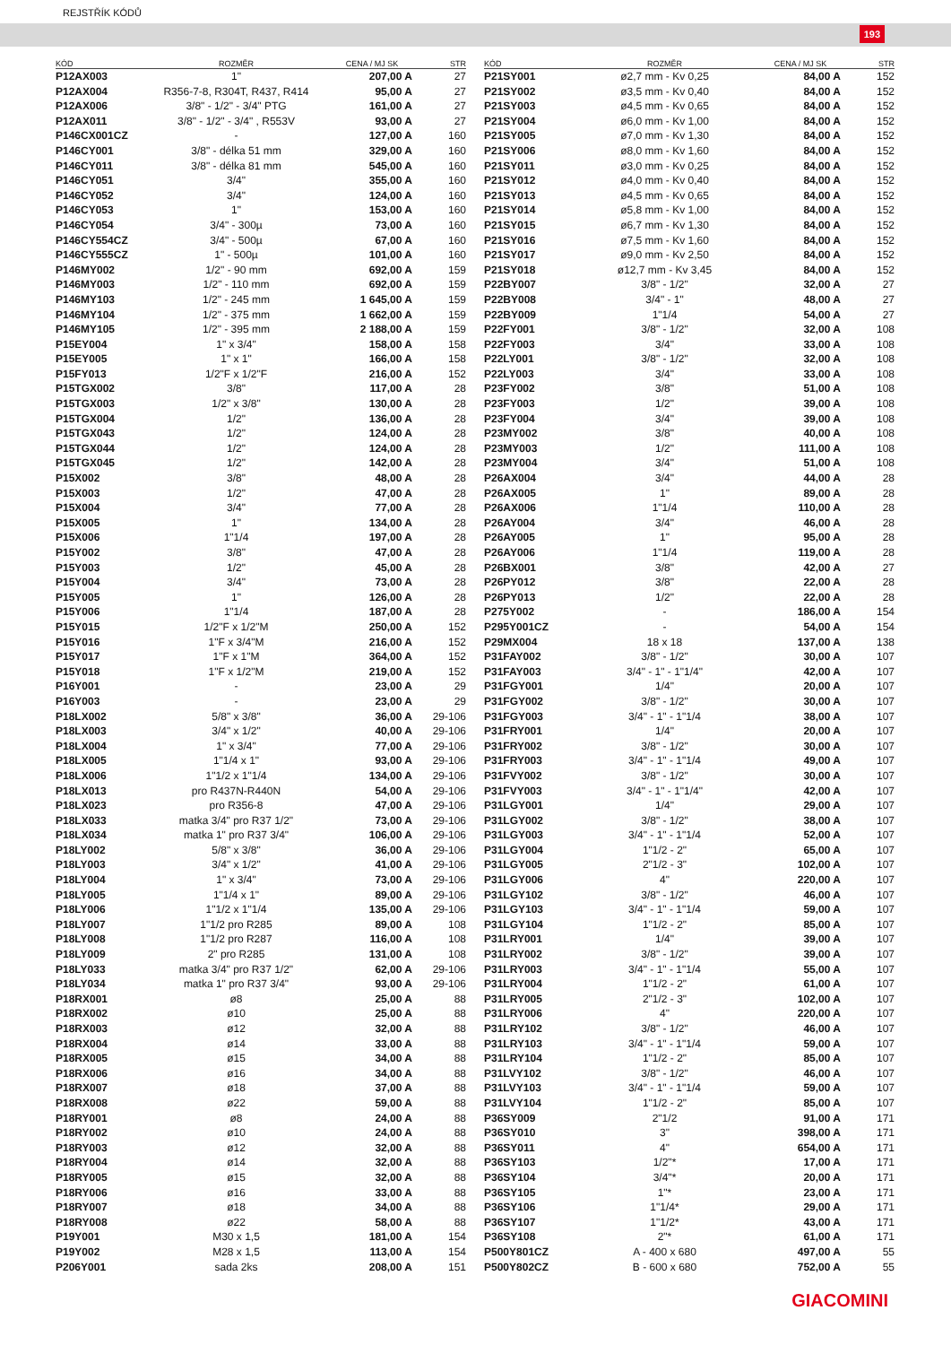REJSTŘÍK KÓDŮ
193
| KÓD | ROZMĚR | CENA / MJ SK | STR |
| --- | --- | --- | --- |
| P12AX003 | 1" | 207,00 A | 27 |
| P12AX004 | R356-7-8, R304T, R437, R414 | 95,00 A | 27 |
| P12AX006 | 3/8" - 1/2" - 3/4" PTG | 161,00 A | 27 |
| P12AX011 | 3/8" - 1/2" - 3/4" , R553V | 93,00 A | 27 |
| P146CX001CZ | - | 127,00 A | 160 |
| P146CY001 | 3/8" - délka 51 mm | 329,00 A | 160 |
| P146CY011 | 3/8" - délka 81 mm | 545,00 A | 160 |
| P146CY051 | 3/4" | 355,00 A | 160 |
| P146CY052 | 3/4" | 124,00 A | 160 |
| P146CY053 | 1" | 153,00 A | 160 |
| P146CY054 | 3/4" - 300µ | 73,00 A | 160 |
| P146CY554CZ | 3/4" - 500µ | 67,00 A | 160 |
| P146CY555CZ | 1" - 500µ | 101,00 A | 160 |
| P146MY002 | 1/2" - 90 mm | 692,00 A | 159 |
| P146MY003 | 1/2" - 110 mm | 692,00 A | 159 |
| P146MY103 | 1/2" - 245 mm | 1 645,00 A | 159 |
| P146MY104 | 1/2" - 375 mm | 1 662,00 A | 159 |
| P146MY105 | 1/2" - 395 mm | 2 188,00 A | 159 |
| P15EY004 | 1" x 3/4" | 158,00 A | 158 |
| P15EY005 | 1" x 1" | 166,00 A | 158 |
| P15FY013 | 1/2"F x 1/2"F | 216,00 A | 152 |
| P15TGX002 | 3/8" | 117,00 A | 28 |
| P15TGX003 | 1/2" x 3/8" | 130,00 A | 28 |
| P15TGX004 | 1/2" | 136,00 A | 28 |
| P15TGX043 | 1/2" | 124,00 A | 28 |
| P15TGX044 | 1/2" | 124,00 A | 28 |
| P15TGX045 | 1/2" | 142,00 A | 28 |
| P15X002 | 3/8" | 48,00 A | 28 |
| P15X003 | 1/2" | 47,00 A | 28 |
| P15X004 | 3/4" | 77,00 A | 28 |
| P15X005 | 1" | 134,00 A | 28 |
| P15X006 | 1"1/4 | 197,00 A | 28 |
| P15Y002 | 3/8" | 47,00 A | 28 |
| P15Y003 | 1/2" | 45,00 A | 28 |
| P15Y004 | 3/4" | 73,00 A | 28 |
| P15Y005 | 1" | 126,00 A | 28 |
| P15Y006 | 1"1/4 | 187,00 A | 28 |
| P15Y015 | 1/2"F x 1/2"M | 250,00 A | 152 |
| P15Y016 | 1"F x 3/4"M | 216,00 A | 152 |
| P15Y017 | 1"F x 1"M | 364,00 A | 152 |
| P15Y018 | 1"F x 1/2"M | 219,00 A | 152 |
| P16Y001 | - | 23,00 A | 29 |
| P16Y003 | - | 23,00 A | 29 |
| P18LX002 | 5/8" x 3/8" | 36,00 A | 29-106 |
| P18LX003 | 3/4" x 1/2" | 40,00 A | 29-106 |
| P18LX004 | 1" x 3/4" | 77,00 A | 29-106 |
| P18LX005 | 1"1/4 x 1" | 93,00 A | 29-106 |
| P18LX006 | 1"1/2 x 1"1/4 | 134,00 A | 29-106 |
| P18LX013 | pro R437N-R440N | 54,00 A | 29-106 |
| P18LX023 | pro R356-8 | 47,00 A | 29-106 |
| P18LX033 | matka 3/4" pro R37 1/2" | 73,00 A | 29-106 |
| P18LX034 | matka 1" pro R37 3/4" | 106,00 A | 29-106 |
| P18LY002 | 5/8" x 3/8" | 36,00 A | 29-106 |
| P18LY003 | 3/4" x 1/2" | 41,00 A | 29-106 |
| P18LY004 | 1" x 3/4" | 73,00 A | 29-106 |
| P18LY005 | 1"1/4 x 1" | 89,00 A | 29-106 |
| P18LY006 | 1"1/2 x 1"1/4 | 135,00 A | 29-106 |
| P18LY007 | 1"1/2 pro R285 | 89,00 A | 108 |
| P18LY008 | 1"1/2 pro R287 | 116,00 A | 108 |
| P18LY009 | 2" pro R285 | 131,00 A | 108 |
| P18LY033 | matka 3/4" pro R37 1/2" | 62,00 A | 29-106 |
| P18LY034 | matka 1" pro R37 3/4" | 93,00 A | 29-106 |
| P18RX001 | ø8 | 25,00 A | 88 |
| P18RX002 | ø10 | 25,00 A | 88 |
| P18RX003 | ø12 | 32,00 A | 88 |
| P18RX004 | ø14 | 33,00 A | 88 |
| P18RX005 | ø15 | 34,00 A | 88 |
| P18RX006 | ø16 | 34,00 A | 88 |
| P18RX007 | ø18 | 37,00 A | 88 |
| P18RX008 | ø22 | 59,00 A | 88 |
| P18RY001 | ø8 | 24,00 A | 88 |
| P18RY002 | ø10 | 24,00 A | 88 |
| P18RY003 | ø12 | 32,00 A | 88 |
| P18RY004 | ø14 | 32,00 A | 88 |
| P18RY005 | ø15 | 32,00 A | 88 |
| P18RY006 | ø16 | 33,00 A | 88 |
| P18RY007 | ø18 | 34,00 A | 88 |
| P18RY008 | ø22 | 58,00 A | 88 |
| P19Y001 | M30 x 1,5 | 181,00 A | 154 |
| P19Y002 | M28 x 1,5 | 113,00 A | 154 |
| P206Y001 | sada 2ks | 208,00 A | 151 |
| KÓD | ROZMĚR | CENA / MJ SK | STR |
| --- | --- | --- | --- |
| P21SY001 | ø2,7 mm - Kv 0,25 | 84,00 A | 152 |
| P21SY002 | ø3,5 mm - Kv 0,40 | 84,00 A | 152 |
| P21SY003 | ø4,5 mm - Kv 0,65 | 84,00 A | 152 |
| P21SY004 | ø6,0 mm - Kv 1,00 | 84,00 A | 152 |
| P21SY005 | ø7,0 mm - Kv 1,30 | 84,00 A | 152 |
| P21SY006 | ø8,0 mm - Kv 1,60 | 84,00 A | 152 |
| P21SY011 | ø3,0 mm - Kv 0,25 | 84,00 A | 152 |
| P21SY012 | ø4,0 mm - Kv 0,40 | 84,00 A | 152 |
| P21SY013 | ø4,5 mm - Kv 0,65 | 84,00 A | 152 |
| P21SY014 | ø5,8 mm - Kv 1,00 | 84,00 A | 152 |
| P21SY015 | ø6,7 mm - Kv 1,30 | 84,00 A | 152 |
| P21SY016 | ø7,5 mm - Kv 1,60 | 84,00 A | 152 |
| P21SY017 | ø9,0 mm - Kv 2,50 | 84,00 A | 152 |
| P21SY018 | ø12,7 mm - Kv 3,45 | 84,00 A | 152 |
| P22BY007 | 3/8" - 1/2" | 32,00 A | 27 |
| P22BY008 | 3/4" - 1" | 48,00 A | 27 |
| P22BY009 | 1"1/4 | 54,00 A | 27 |
| P22FY001 | 3/8" - 1/2" | 32,00 A | 108 |
| P22FY003 | 3/4" | 33,00 A | 108 |
| P22LY001 | 3/8" - 1/2" | 32,00 A | 108 |
| P22LY003 | 3/4" | 33,00 A | 108 |
| P23FY002 | 3/8" | 51,00 A | 108 |
| P23FY003 | 1/2" | 39,00 A | 108 |
| P23FY004 | 3/4" | 39,00 A | 108 |
| P23MY002 | 3/8" | 40,00 A | 108 |
| P23MY003 | 1/2" | 111,00 A | 108 |
| P23MY004 | 3/4" | 51,00 A | 108 |
| P26AX004 | 3/4" | 44,00 A | 28 |
| P26AX005 | 1" | 89,00 A | 28 |
| P26AX006 | 1"1/4 | 110,00 A | 28 |
| P26AY004 | 3/4" | 46,00 A | 28 |
| P26AY005 | 1" | 95,00 A | 28 |
| P26AY006 | 1"1/4 | 119,00 A | 28 |
| P26BX001 | 3/8" | 42,00 A | 27 |
| P26PY012 | 3/8" | 22,00 A | 28 |
| P26PY013 | 1/2" | 22,00 A | 28 |
| P275Y002 | - | 186,00 A | 154 |
| P295Y001CZ | - | 54,00 A | 154 |
| P29MX004 | 18 x 18 | 137,00 A | 138 |
| P31FAY002 | 3/8" - 1/2" | 30,00 A | 107 |
| P31FAY003 | 3/4" - 1" - 1"1/4" | 42,00 A | 107 |
| P31FGY001 | 1/4" | 20,00 A | 107 |
| P31FGY002 | 3/8" - 1/2" | 30,00 A | 107 |
| P31FGY003 | 3/4" - 1" - 1"1/4 | 38,00 A | 107 |
| P31FRY001 | 1/4" | 20,00 A | 107 |
| P31FRY002 | 3/8" - 1/2" | 30,00 A | 107 |
| P31FRY003 | 3/4" - 1" - 1"1/4 | 49,00 A | 107 |
| P31FVY002 | 3/8" - 1/2" | 30,00 A | 107 |
| P31FVY003 | 3/4" - 1" - 1"1/4" | 42,00 A | 107 |
| P31LGY001 | 1/4" | 29,00 A | 107 |
| P31LGY002 | 3/8" - 1/2" | 38,00 A | 107 |
| P31LGY003 | 3/4" - 1" - 1"1/4 | 52,00 A | 107 |
| P31LGY004 | 1"1/2 - 2" | 65,00 A | 107 |
| P31LGY005 | 2"1/2 - 3" | 102,00 A | 107 |
| P31LGY006 | 4" | 220,00 A | 107 |
| P31LGY102 | 3/8" - 1/2" | 46,00 A | 107 |
| P31LGY103 | 3/4" - 1" - 1"1/4 | 59,00 A | 107 |
| P31LGY104 | 1"1/2 - 2" | 85,00 A | 107 |
| P31LRY001 | 1/4" | 39,00 A | 107 |
| P31LRY002 | 3/8" - 1/2" | 39,00 A | 107 |
| P31LRY003 | 3/4" - 1" - 1"1/4 | 55,00 A | 107 |
| P31LRY004 | 1"1/2 - 2" | 61,00 A | 107 |
| P31LRY005 | 2"1/2 - 3" | 102,00 A | 107 |
| P31LRY006 | 4" | 220,00 A | 107 |
| P31LRY102 | 3/8" - 1/2" | 46,00 A | 107 |
| P31LRY103 | 3/4" - 1" - 1"1/4 | 59,00 A | 107 |
| P31LRY104 | 1"1/2 - 2" | 85,00 A | 107 |
| P31LVY102 | 3/8" - 1/2" | 46,00 A | 107 |
| P31LVY103 | 3/4" - 1" - 1"1/4 | 59,00 A | 107 |
| P31LVY104 | 1"1/2 - 2" | 85,00 A | 107 |
| P36SY009 | 2"1/2 | 91,00 A | 171 |
| P36SY010 | 3" | 398,00 A | 171 |
| P36SY011 | 4" | 654,00 A | 171 |
| P36SY103 | 1/2"* | 17,00 A | 171 |
| P36SY104 | 3/4"* | 20,00 A | 171 |
| P36SY105 | 1"* | 23,00 A | 171 |
| P36SY106 | 1"1/4* | 29,00 A | 171 |
| P36SY107 | 1"1/2* | 43,00 A | 171 |
| P36SY108 | 2"* | 61,00 A | 171 |
| P500Y801CZ | A - 400 x 680 | 497,00 A | 55 |
| P500Y802CZ | B - 600 x 680 | 752,00 A | 55 |
GIACOMINI